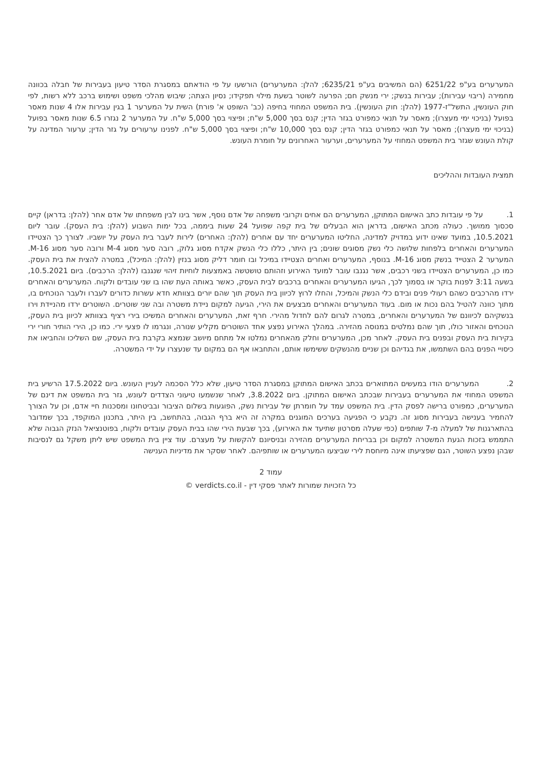המערערים בע"פ 6251/22 (הם המשיבים בע"פ 6235/21; להלן: המערערים) הורשעו על פי הודאתם במסגרת הסדר טיעון בעבירות של חבלה בכוונה מחמירה (ריבוי עבירות); עבירות בנשק; ירי מנשק חם; הפרעה לשוטר בשעת מילוי תפקידו; נסיון הצתה; שיבוש מהלכי משפט ושימוש ברכב ללא רשות, לפי חוק העונשין, התשל"ז-1977 (להלן: חוק העונשין). בית המשפט המחוזי בחיפה (כב' השופט א' פורת) השית על המערער 1 בגין עבירות אלו 4 שנות מאסר בפועל (בניכוי ימי מעצרו); מאסר על תנאי כמפורט בגזר הדין; קנס בסך 5,000 ש"ח; ופיצוי בסך 5,000 ש"ח. על המערער 2 נגזרו 6.5 שנות מאסר בפועל (בניכוי ימי מעצרו); מאסר על תנאי כמפורט בגזר הדין; קנס בסך 10,000 ש"ח; ופיצוי בסך 5,000 ש"ח. לפנינו ערעורים על גזר הדין; ערעור המדינה על קולת העונש שגזר בית המשפט המחוזי על המערערים, וערעור האחרונים על חומרת העונש.
תמצית העובדות וההליכים
1. על פי עובדות כתב האישום המתוקן, המערערים הם אחים וקרובי משפחה של אדם נוסף, אשר בינו לבין משפחתו של אדם אחר (להלן: בדראן) קיים סכסוך ממושך. כעולה מכתב האישום, בדראן הוא הבעלים של בית קפה שפועל 24 שעות ביממה, בכל ימות השבוע (להלן: בית העסק). עובר ליום 10.5.2021, במועד שאינו ידוע במדויק למדינה, החליטו המערערים יחד עם אחרים (להלן: האחרים) לירות לעבר בית העסק על יושביו. לצורך כך הצטיידו המערערים והאחרים בלפחות שלושה כלי נשק מסוגים שונים; בין היתר, כללו כלי הנשק אקדח מסוג גלוק, רובה סער מסוג M-4 ורובה סער מסוג M-16. המערער 2 הצטייד בנשק מסוג M-16. בנוסף, המערערים ואחרים הצטיידו במיכל ובו חומר דליק מסוג בנזין (להלן: המיכל), במטרה להצית את בית העסק. כמו כן, המערערים הצטיידו בשני רכבים, אשר נגנבו עובר למועד האירוע וזהותם טושטשה באמצעות לוחיות זיהוי שנגנבו (להלן: הרכבים). ביום 10.5.2021, בשעה 3:11 לפנות בוקר או בסמוך לכך, הגיעו המערערים והאחרים ברכבים לבית העסק, כאשר באותה העת שהו בו שני עובדים ולקוח. המערערים והאחרים ירדו מהרכבים כשהם רעולי פנים ובידם כלי הנשק והמיכל, והחלו לרוץ לכיוון בית העסק תוך שהם יורים בצוותא חדא עשרות כדורים לעברו ולעבר הנוכחים בו, מתוך כוונה להטיל בהם נכות או מום. בעוד המערערים והאחרים מבצעים את הירי, הגיעה למקום ניידת משטרה ובה שני שוטרים. השוטרים ירדו מהניידת וירו בנשקיהם לכיוונם של המערערים והאחרים, במטרה לגרום להם לחדול מהירי. חרף זאת, המערערים והאחרים המשיכו בירי רציף בצוותא לכיוון בית העסק, הנוכחים והאזור כולו, תוך שהם נמלטים במנוסה מהזירה. במהלך האירוע נפצע אחד השוטרים מקליע שנורה, ונגרמו לו פצעי ירי. כמו כן, הירי הותיר חורי ירי בקירות בית העסק ובפנים בית העסק. לאחר מכן, המערערים וחלק מהאחרים נמלטו אל מתחם מיושב שנמצא בקרבת בית העסק, שם השליכו והחביאו את כיסויי הפנים בהם השתמשו, את בגדיהם וכן שניים מהנשקים ששימשו אותם, והתחבאו אף הם במקום עד שנעצרו על ידי המשטרה.
2. המערערים הודו במעשים המתוארים בכתב האישום המתוקן במסגרת הסדר טיעון, שלא כלל הסכמה לעניין העונש. ביום 17.5.2022 הרשיע בית המשפט המחוזי את המערערים בעבירות שבכתב האישום המתוקן. ביום 3.8.2022, לאחר שנשמעו טיעוני הצדדים לעונש, גזר בית המשפט את דינם של המערערים, כמפורט ברישה לפסק הדין. בית המשפט עמד על חומרתן של עבירות נשק, הפוגעות בשלום הציבור ובביטחונו ומסכנות חיי אדם, וכן על הצורך להחמיר בענישה בעבירות מסוג זה. נקבע כי הפגיעה בערכים המוגנים במקרה זה היא ברף הגבוה, בהתחשב, בין היתר, בתכנון המוקפד, בכך שמדובר בהתארגנות של למעלה מ-7 שותפים (כפי שעלה מסרטון שתיעד את האירוע), בכך שבעת הירי שהו בבית העסק עובדים ולקוח, בפוטנציאל הנזק הגבוה שלא התממש בזכות הגעת המשטרה למקום וכן בבריחת המערערים מהזירה ובניסיונם להקשות על מעצרם. עוד ציין בית המשפט שיש ליתן משקל גם לנסיבות שבהן נפצע השוטר, הגם שפציעתו אינה מיוחסת לירי שביצעו המערערים או שותפיהם. לאחר שסקר את מדיניות הענישה
עמוד 2
כל הזכויות שמורות לאתר פסקי דין - verdicts.co.il ©